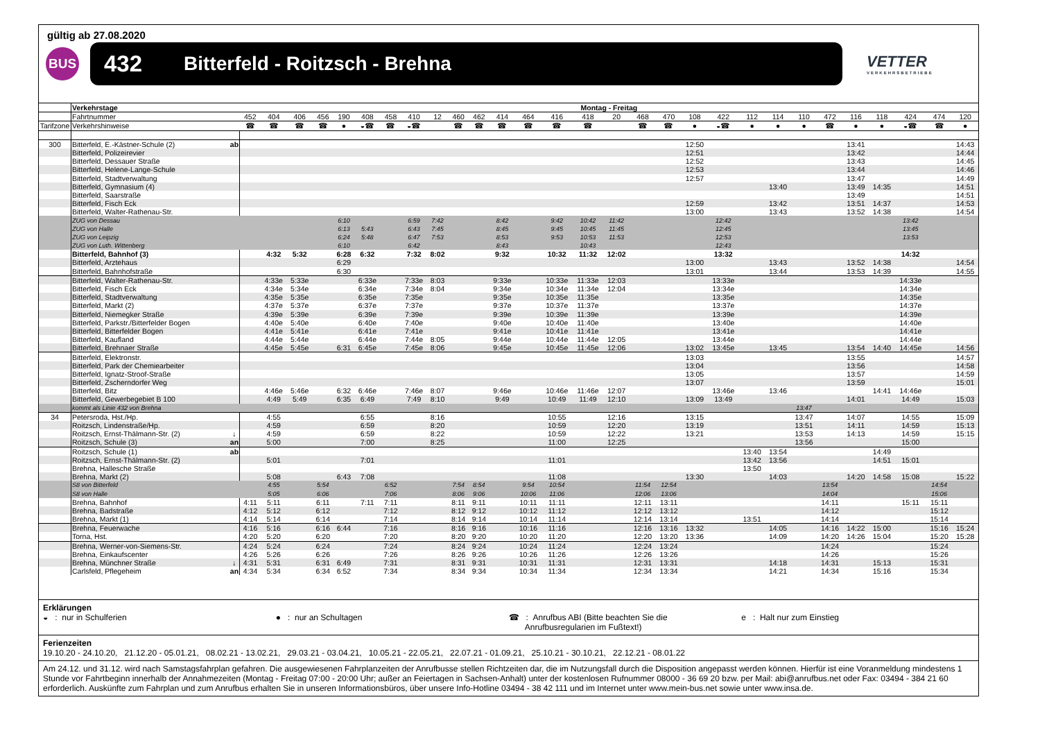gültig ab 27.08.2020
BUS
432 Bitterfeld - Roitzsch - Brehna
VETTER
VERKEHRSBETRIEBE
| | Verkehrstage | | Montag - Freitag | | | | | | | | | | | | | | | | | | | | | | | | | | | | |
| | Fahrtnummer | | 452 | 404 | 406 | 456 | 190 | 408 | 458 | 410 | 12 | 460 | 462 | 414 | 464 | 416 | 418 | 20 | 468 | 470 | 108 | 422 | 112 | 114 | 110 | 472 | 116 | 118 | 424 | 474 | 120 |
| Tarifzone | Verkehrshinweise | | ☎ | ☎ | ☎ | ☎ | ● | ◒☎ | ☎ | ◒☎ | | ☎ | ☎ | ☎ | ☎ | ☎ | ☎ | | ☎ | ☎ | ● | ◒☎ | ● | ● | ● | ☎ | ● | ● | ◒☎ | ☎ | ● |
| 300 | Bitterfeld, E.-Kästner-Schule (2) | ab | | | | | | | | | | | | | | | | | | | 12:50 | | | | | | 13:41 | | | | 14:43 |
| | Bitterfeld, Polizeirevier | | | | | | | | | | | | | | | | | | | | 12:51 | | | | | | 13:42 | | | | 14:44 |
| | Bitterfeld, Dessauer Straße | | | | | | | | | | | | | | | | | | | | 12:52 | | | | | | 13:43 | | | | 14:45 |
| | Bitterfeld, Helene-Lange-Schule | | | | | | | | | | | | | | | | | | | | 12:53 | | | | | | 13:44 | | | | 14:46 |
| | Bitterfeld, Stadtverwaltung | | | | | | | | | | | | | | | | | | | | 12:57 | | | | | | 13:47 | | | | 14:49 |
| | Bitterfeld, Gymnasium (4) | | | | | | | | | | | | | | | | | | | | | | | 13:40 | | | 13:49 | 14:35 | | | 14:51 |
| | Bitterfeld, Saarstraße | | | | | | | | | | | | | | | | | | | | | | | | | | 13:49 | | | | 14:51 |
| | Bitterfeld, Fisch Eck | | | | | | | | | | | | | | | | | | | | 12:59 | | | 13:42 | | | 13:51 | 14:37 | | | 14:53 |
| | Bitterfeld, Walter-Rathenau-Str. | | | | | | | | | | | | | | | | | | | | 13:00 | | | 13:43 | | | 13:52 | 14:38 | | | 14:54 |
| | ZUG von Dessau | | | | | | 6:10 | | | 6:59 | 7:42 | | | 8:42 | | 9:42 | 10:42 | 11:42 | | | | 12:42 | | | | | | | 13:42 | | |
| | ZUG von Halle | | | | | | 6:13 | 5:43 | | 6:43 | 7:45 | | | 8:45 | | 9:45 | 10:45 | 11:45 | | | | 12:45 | | | | | | | 13:45 | | |
| | ZUG von Leipzig | | | | | | 6:24 | 5:48 | | 6:47 | 7:53 | | | 8:53 | | 9:53 | 10:53 | 11:53 | | | | 12:53 | | | | | | | 13:53 | | |
| | ZUG von Luth. Wittenberg | | | | | | 6:10 | | | 6:42 | | | | 8:43 | | | 10:43 | | | | | 12:43 | | | | | | | | | |
| | Bitterfeld, Bahnhof (3) | | | 4:32 | 5:32 | | 6:28 | 6:32 | | 7:32 | 8:02 | | | 9:32 | | 10:32 | 11:32 | 12:02 | | | | 13:32 | | | | | | | 14:32 | | |
| | Bitterfeld, Arztehaus | | | | | | 6:29 | | | | | | | | | | | | | | 13:00 | | | 13:43 | | | 13:52 | 14:38 | | | 14:54 |
| | Bitterfeld, Bahnhofstraße | | | | | | 6:30 | | | | | | | | | | | | | | 13:01 | | | 13:44 | | | 13:53 | 14:39 | | | 14:55 |
| | Bitterfeld, Walter-Rathenau-Str. | | | 4:33e | 5:33e | | | 6:33e | | 7:33e | 8:03 | | | 9:33e | | 10:33e | 11:33e | 12:03 | | | | 13:33e | | | | | | | 14:33e | | |
| | Bitterfeld, Fisch Eck | | | 4:34e | 5:34e | | | 6:34e | | 7:34e | 8:04 | | | 9:34e | | 10:34e | 11:34e | 12:04 | | | | 13:34e | | | | | | | 14:34e | | |
| | Bitterfeld, Stadtverwaltung | | | 4:35e | 5:35e | | | 6:35e | | 7:35e | | | | 9:35e | | 10:35e | 11:35e | | | | | 13:35e | | | | | | | 14:35e | | |
| | Bitterfeld, Markt (2) | | | 4:37e | 5:37e | | | 6:37e | | 7:37e | | | | 9:37e | | 10:37e | 11:37e | | | | | 13:37e | | | | | | | 14:37e | | |
| | Bitterfeld, Niemegker Straße | | | 4:39e | 5:39e | | | 6:39e | | 7:39e | | | | 9:39e | | 10:39e | 11:39e | | | | | 13:39e | | | | | | | 14:39e | | |
| | Bitterfeld, Parkstr./Bitterfelder Bogen | | | 4:40e | 5:40e | | | 6:40e | | 7:40e | | | | 9:40e | | 10:40e | 11:40e | | | | | 13:40e | | | | | | | 14:40e | | |
| | Bitterfeld, Bitterfelder Bogen | | | 4:41e | 5:41e | | | 6:41e | | 7:41e | | | | 9:41e | | 10:41e | 11:41e | | | | | 13:41e | | | | | | | 14:41e | | |
| | Bitterfeld, Kaufland | | | 4:44e | 5:44e | | | 6:44e | | 7:44e | 8:05 | | | 9:44e | | 10:44e | 11:44e | 12:05 | | | | 13:44e | | | | | | | 14:44e | | |
| | Bitterfeld, Brehnaer Straße | | | 4:45e | 5:45e | | 6:31 | 6:45e | | 7:45e | 8:06 | | | 9:45e | | 10:45e | 11:45e | 12:06 | | | 13:02 | 13:45e | | 13:45 | | | 13:54 | 14:40 | 14:45e | | 14:56 |
| | Bitterfeld, Elektronstr. | | | | | | | | | | | | | | | | | | | | 13:03 | | | | | | 13:55 | | | | 14:57 |
| | Bitterfeld, Park der Chemiearbeiter | | | | | | | | | | | | | | | | | | | | 13:04 | | | | | | 13:56 | | | | 14:58 |
| | Bitterfeld, Ignatz-Stroof-Straße | | | | | | | | | | | | | | | | | | | | 13:05 | | | | | | 13:57 | | | | 14:59 |
| | Bitterfeld, Zscherndorfer Weg | | | | | | | | | | | | | | | | | | | | 13:07 | | | | | | 13:59 | | | | 15:01 |
| | Bitterfeld, Bitz | | | 4:46e | 5:46e | | 6:32 | 6:46e | | 7:46e | 8:07 | | | 9:46e | | 10:46e | 11:46e | 12:07 | | | | 13:46e | | 13:46 | | | | 14:41 | 14:46e | | |
| | Bitterfeld, Gewerbegebiet B 100 | | | 4:49 | 5:49 | | 6:35 | 6:49 | | 7:49 | 8:10 | | | 9:49 | | 10:49 | 11:49 | 12:10 | | | 13:09 | 13:49 | | | | | 14:01 | | 14:49 | | 15:03 |
| | kommt als Linie 432 von Brehna | | | | | | | | | | | | | | | | | | | | | | | | 13:47 | | | | | | |
| 34 | Petersroda, Hst./Hp. | | | 4:55 | | | | 6:55 | | | 8:16 | | | | | 10:55 | | 12:16 | | | 13:15 | | | | 13:47 | | 14:07 | | 14:55 | | 15:09 |
| | Roitzsch, Lindenstraße/Hp. | | | 4:59 | | | | 6:59 | | | 8:20 | | | | | 10:59 | | 12:20 | | | 13:19 | | | | 13:51 | | 14:11 | | 14:59 | | 15:13 |
| | Roitzsch, Ernst-Thälmann-Str. (2) | ↓ | | 4:59 | | | | 6:59 | | | 8:22 | | | | | 10:59 | | 12:22 | | | 13:21 | | | | 13:53 | | 14:13 | | 14:59 | | 15:15 |
| | Roitzsch, Schule (3) | an | | 5:00 | | | | 7:00 | | | 8:25 | | | | | 11:00 | | 12:25 | | | | | | | 13:56 | | | | 15:00 | | |
| | Roitzsch, Schule (1) | ab | | | | | | | | | | | | | | | | | | | | | 13:40 | 13:54 | | | | 14:49 | | | |
| | Roitzsch, Ernst-Thälmann-Str. (2) | | | 5:01 | | | | 7:01 | | | | | | | | 11:01 | | | | | | | 13:42 | 13:56 | | | | 14:51 | 15:01 | | |
| | Brehna, Hallesche Straße | | | | | | | | | | | | | | | | | | | | | | 13:50 | | | | | | | | |
| | Brehna, Markt (2) | | | 5:08 | | | 6:43 | 7:08 | | | | | | | | 11:08 | | | | | 13:30 | | | 14:03 | | | 14:20 | 14:58 | 15:08 | | 15:22 |
| | S8 von Bitterfeld | | | 4:55 | | 5:54 | | | 6:52 | | | 7:54 | 8:54 | | 9:54 | 10:54 | | | 11:54 | 12:54 | | | | | | 13:54 | | | | 14:54 | |
| | S8 von Halle | | | 5:05 | | 6:06 | | | 7:06 | | | 8:06 | 9:06 | | 10:06 | 11:06 | | | 12:06 | 13:06 | | | | | | 14:04 | | | | 15:06 | |
| | Brehna, Bahnhof | | 4:11 | 5:11 | | 6:11 | | 7:11 | 7:11 | | | 8:11 | 9:11 | | 10:11 | 11:11 | | | 12:11 | 13:11 | | | | | | 14:11 | | | 15:11 | 15:11 | |
| | Brehna, Badstraße | | 4:12 | 5:12 | | 6:12 | | | 7:12 | | | 8:12 | 9:12 | | 10:12 | 11:12 | | | 12:12 | 13:12 | | | | | | 14:12 | | | | 15:12 | |
| | Brehna, Markt (1) | | 4:14 | 5:14 | | 6:14 | | | 7:14 | | | 8:14 | 9:14 | | 10:14 | 11:14 | | | 12:14 | 13:14 | | | 13:51 | | | 14:14 | | | | 15:14 | |
| | Brehna, Feuerwache | | 4:16 | 5:16 | | 6:16 | 6:44 | | 7:16 | | | 8:16 | 9:16 | | 10:16 | 11:16 | | | 12:16 | 13:16 | 13:32 | | | 14:05 | | 14:16 | 14:22 | 15:00 | | 15:16 | 15:24 |
| | Torna, Hst. | | 4:20 | 5:20 | | 6:20 | | | 7:20 | | | 8:20 | 9:20 | | 10:20 | 11:20 | | | 12:20 | 13:20 | 13:36 | | | 14:09 | | 14:20 | 14:26 | 15:04 | | 15:20 | 15:28 |
| | Brehna, Werner-von-Siemens-Str. | | 4:24 | 5:24 | | 6:24 | | | 7:24 | | | 8:24 | 9:24 | | 10:24 | 11:24 | | | 12:24 | 13:24 | | | | | | 14:24 | | | | 15:24 | |
| | Brehna, Einkaufscenter | | 4:26 | 5:26 | | 6:26 | | | 7:26 | | | 8:26 | 9:26 | | 10:26 | 11:26 | | | 12:26 | 13:26 | | | | | | 14:26 | | | | 15:26 | |
| | Brehna, Münchner Straße | ↓ | 4:31 | 5:31 | | 6:31 | 6:49 | | 7:31 | | | 8:31 | 9:31 | | 10:31 | 11:31 | | | 12:31 | 13:31 | | | | 14:18 | | 14:31 | | 15:13 | | 15:31 | |
| | Carlsfeld, Pflegeheim | an | 4:34 | 5:34 | | 6:34 | 6:52 | | 7:34 | | | 8:34 | 9:34 | | 10:34 | 11:34 | | | 12:34 | 13:34 | | | | 14:21 | | 14:34 | | 15:16 | | 15:34 | |
Erklärungen
◒ : nur in Schulferien ● : nur an Schultagen ☎ : Anrufbus ABI (Bitte beachten Sie die
Anrufbusregularien im Fußtext!)
e : Halt nur zum Einstieg
Ferienzeiten
19.10.20 - 24.10.20, 21.12.20 - 05.01.21, 08.02.21 - 13.02.21, 29.03.21 - 03.04.21, 10.05.21 - 22.05.21, 22.07.21 - 01.09.21, 25.10.21 - 30.10.21, 22.12.21 - 08.01.22
Am 24.12. und 31.12. wird nach Samstagsfahrplan gefahren. Die ausgewiesenen Fahrplanzeiten der Anrufbusse stellen Richtzeiten dar, die im Nutzungsfall durch die Disposition angepasst werden können. Hierfür ist eine Voranmeldung mindestens 1 Stunde vor Fahrtbeginn innerhalb der Annahmezeiten (Montag - Freitag 07:00 - 20:00 Uhr; außer an Feiertagen in Sachsen-Anhalt) unter der kostenlosen Rufnummer 08000 - 36 69 20 bzw. per Mail: abi@anrufbus.net oder Fax: 03494 - 384 21 60 erforderlich. Auskünfte zum Fahrplan und zum Anrufbus erhalten Sie in unseren Informationsbüros, über unsere Info-Hotline 03494 - 38 42 111 und im Internet unter www.mein-bus.net sowie unter www.insa.de.